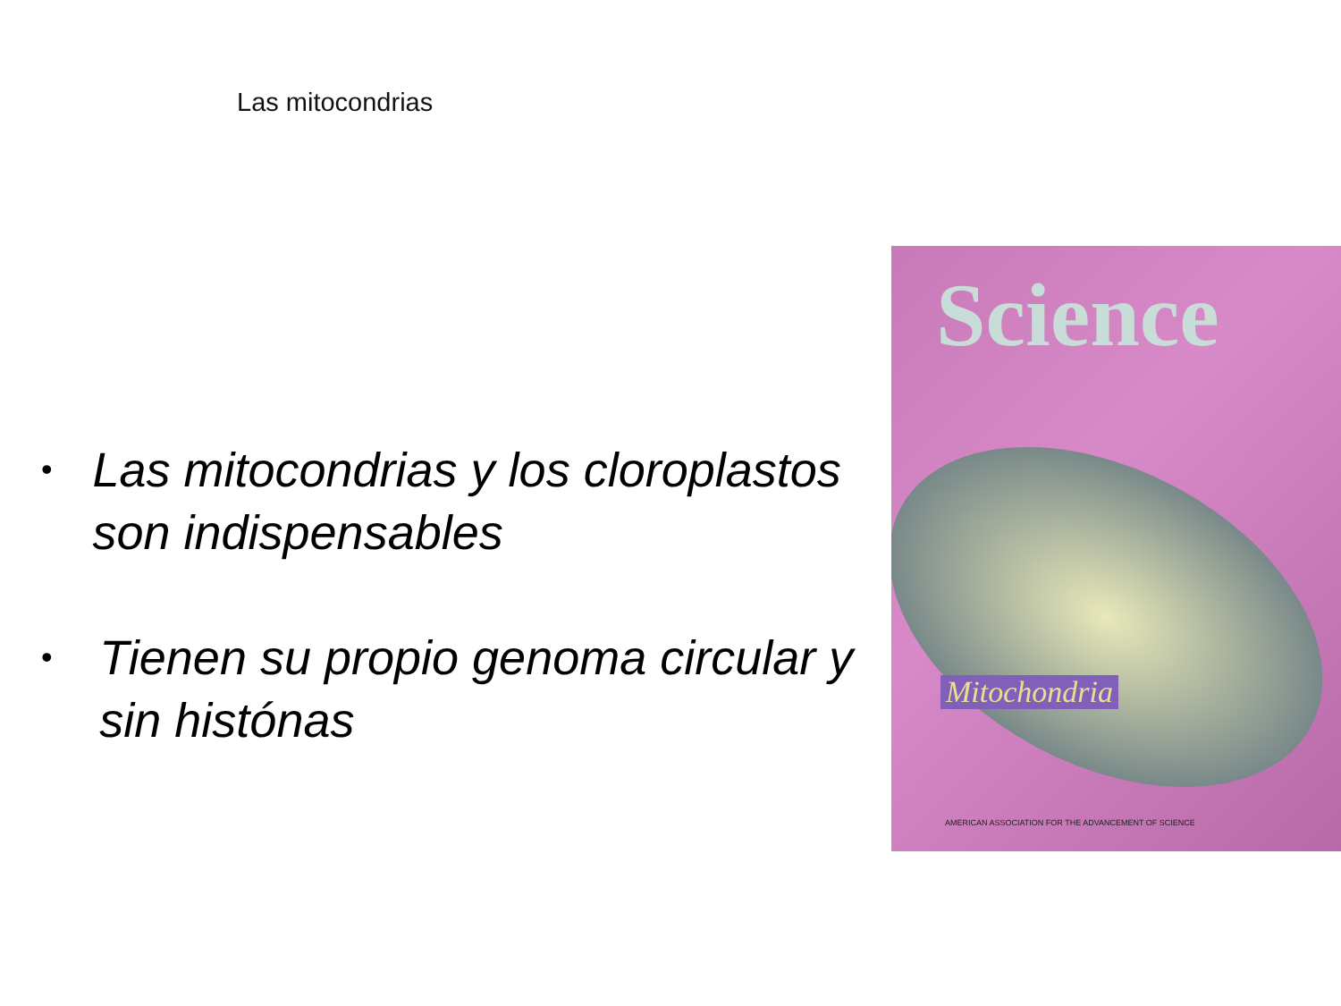Las mitocondrias
• Las mitocondrias y los cloroplastos son indispensables
• Tienen su propio genoma circular y sin histónas
Science
Mitochondria
AMERICAN ASSOCIATION FOR THE ADVANCEMENT OF SCIENCE